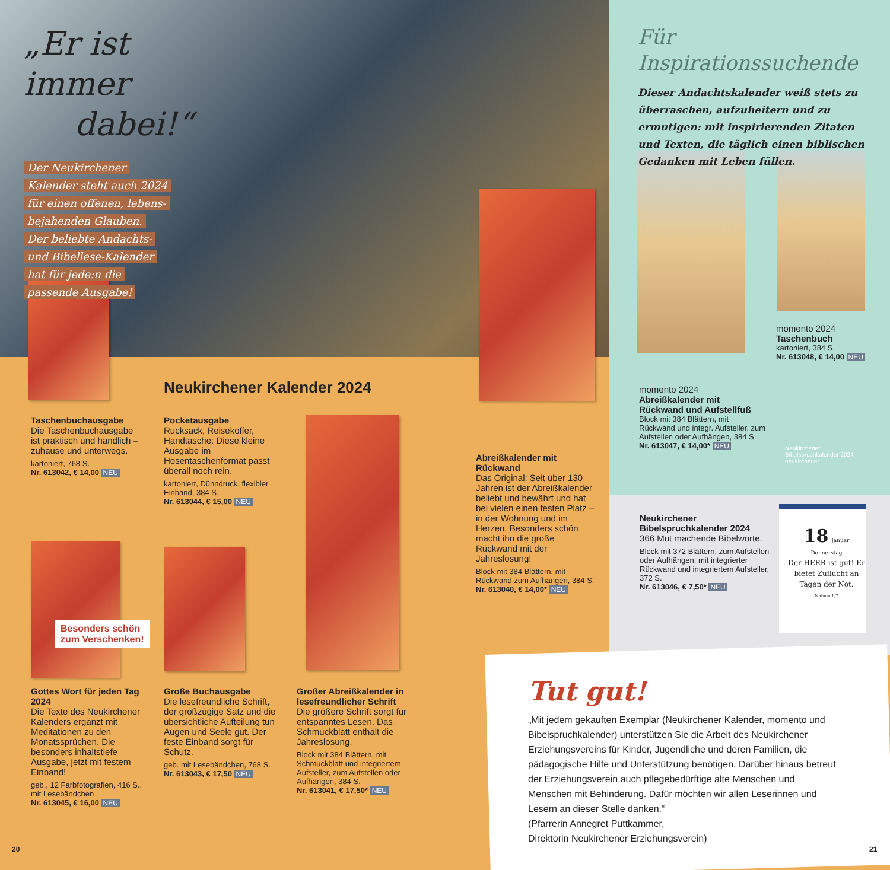„Er ist immer
dabei!“
Der Neukirchener
Kalender steht auch 2024
für einen offenen, lebens-
bejahenden Glauben.
Der beliebte Andachts-
und Bibellese-Kalender
hat für jede:n die
passende Ausgabe!
Für Inspirationssuchende
Dieser Andachtskalender weiß stets zu überraschen, aufzuheitern und zu ermutigen: mit inspirierenden Zitaten und Texten, die täglich einen biblischen Gedanken mit Leben füllen.
momento 2024
Taschenbuch
kartoniert, 384 S.
Nr. 613048, € 14,00 NEU
momento 2024
Abreißkalender mit Rückwand und Aufstellfuß
Block mit 384 Blättern, mit Rückwand und integr. Aufsteller, zum Aufstellen oder Aufhängen, 384 S.
Nr. 613047, € 14,00* NEU
Neukirchener Bibelspruchkalender 2024
neukirchener
18 Januar Donnerstag
Der HERR ist gut! Er bietet Zuflucht an Tagen der Not.
Nahum 1,7
Neukirchener Bibelspruchkalender 2024
366 Mut machende Bibelworte.
Block mit 372 Blättern, zum Aufstellen oder Aufhängen, mit integrierter Rückwand und integriertem Aufsteller, 372 S.
Nr. 613046, € 7,50* NEU
Neukirchener Kalender 2024
Taschenbuchausgabe
Die Taschenbuchausgabe ist praktisch und handlich – zuhause und unterwegs.
kartoniert, 768 S.
Nr. 613042, € 14,00 NEU
Pocketausgabe
Rucksack, Reisekoffer, Handtasche: Diese kleine Ausgabe im Hosentaschenformat passt überall noch rein.
kartoniert, Dünndruck, flexibler Einband, 384 S.
Nr. 613044, € 15,00 NEU
Abreißkalender mit Rückwand
Das Original: Seit über 130 Jahren ist der Abreißkalender beliebt und bewährt und hat bei vielen einen festen Platz – in der Wohnung und im Herzen. Besonders schön macht ihn die große Rückwand mit der Jahreslosung!
Block mit 384 Blättern, mit Rückwand zum Aufhängen, 384 S.
Nr. 613040, € 14,00* NEU
Besonders schön
zum Verschenken!
Gottes Wort für jeden Tag 2024
Die Texte des Neukirchener Kalenders ergänzt mit Meditationen zu den Monatssprüchen. Die besonders inhaltstiefe Ausgabe, jetzt mit festem Einband!
geb., 12 Farbfotografien, 416 S., mit Lesebändchen
Nr. 613045, € 16,00 NEU
Große Buchausgabe
Die lesefreundliche Schrift, der großzügige Satz und die übersichtliche Aufteilung tun Augen und Seele gut. Der feste Einband sorgt für Schutz.
geb. mit Lesebändchen, 768 S.
Nr. 613043, € 17,50 NEU
Großer Abreißkalender in lesefreundlicher Schrift
Die größere Schrift sorgt für entspanntes Lesen. Das Schmuckblatt enthält die Jahreslosung.
Block mit 384 Blättern, mit Schmuckblatt und integriertem Aufsteller, zum Aufstellen oder Aufhängen, 384 S.
Nr. 613041, € 17,50* NEU
Tut gut!
„Mit jedem gekauften Exemplar (Neukirchener Kalender, momento und Bibelspruchkalender) unterstützen Sie die Arbeit des Neukirchener Erziehungsvereins für Kinder, Jugendliche und deren Familien, die pädagogische Hilfe und Unterstützung benötigen. Darüber hinaus betreut der Erziehungsverein auch pflegebedürftige alte Menschen und Menschen mit Behinderung. Dafür möchten wir allen Leserinnen und Lesern an dieser Stelle danken.“
(Pfarrerin Annegret Puttkammer,
Direktorin Neukirchener Erziehungsverein)
20 21